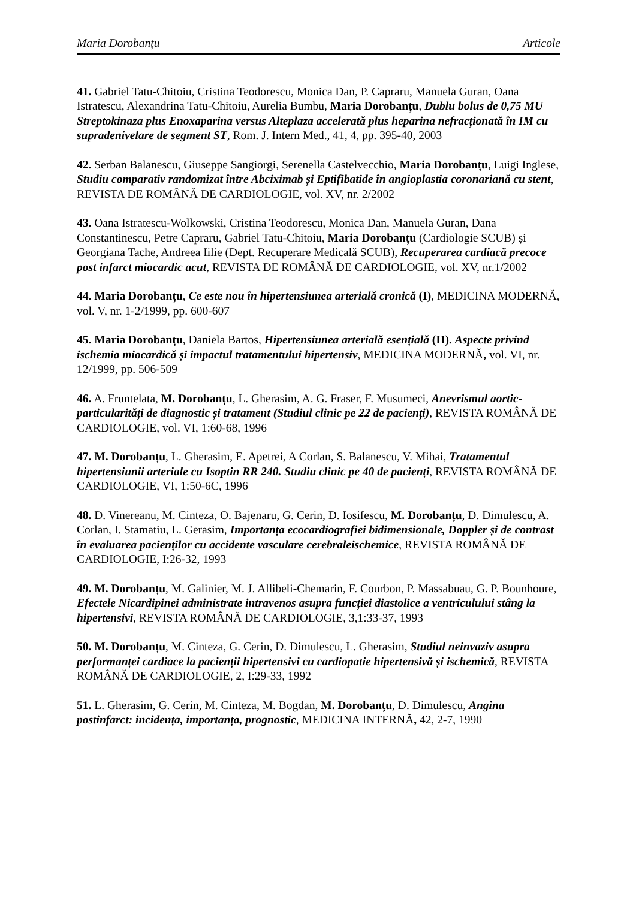Maria Dorobanțu Articole
41. Gabriel Tatu-Chitoiu, Cristina Teodorescu, Monica Dan, P. Capraru, Manuela Guran, Oana Istratescu, Alexandrina Tatu-Chitoiu, Aurelia Bumbu, Maria Dorobanțu, Dublu bolus de 0,75 MU Streptokinaza plus Enoxaparina versus Alteplaza accelerată plus heparina nefracționată în IM cu supradenivelare de segment ST, Rom. J. Intern Med., 41, 4, pp. 395-40, 2003
42. Serban Balanescu, Giuseppe Sangiorgi, Serenella Castelvecchio, Maria Dorobanțu, Luigi Inglese, Studiu comparativ randomizat între Abciximab și Eptifibatide în angioplastia coronariană cu stent, REVISTA DE ROMÂNĂ DE CARDIOLOGIE, vol. XV, nr. 2/2002
43. Oana Istratescu-Wolkowski, Cristina Teodorescu, Monica Dan, Manuela Guran, Dana Constantinescu, Petre Capraru, Gabriel Tatu-Chitoiu, Maria Dorobanțu (Cardiologie SCUB) și Georgiana Tache, Andreea Iilie (Dept. Recuperare Medicală SCUB), Recuperarea cardiacă precoce post infarct miocardic acut, REVISTA DE ROMÂNĂ DE CARDIOLOGIE, vol. XV, nr.1/2002
44. Maria Dorobanțu, Ce este nou în hipertensiunea arterială cronică (I), MEDICINA MODERNĂ, vol. V, nr. 1-2/1999, pp. 600-607
45. Maria Dorobanțu, Daniela Bartos, Hipertensiunea arterială esențială (II). Aspecte privind ischemia miocardică și impactul tratamentului hipertensiv, MEDICINA MODERNĂ, vol. VI, nr. 12/1999, pp. 506-509
46. A. Fruntelata, M. Dorobanțu, L. Gherasim, A. G. Fraser, F. Musumeci, Anevrismul aortic-particularități de diagnostic și tratament (Studiul clinic pe 22 de pacienți), REVISTA ROMÂNĂ DE CARDIOLOGIE, vol. VI, 1:60-68, 1996
47. M. Dorobanțu, L. Gherasim, E. Apetrei, A Corlan, S. Balanescu, V. Mihai, Tratamentul hipertensiunii arteriale cu Isoptin RR 240. Studiu clinic pe 40 de pacienți, REVISTA ROMÂNĂ DE CARDIOLOGIE, VI, 1:50-6C, 1996
48. D. Vinereanu, M. Cinteza, O. Bajenaru, G. Cerin, D. Iosifescu, M. Dorobanțu, D. Dimulescu, A. Corlan, I. Stamatiu, L. Gerasim, Importanța ecocardiografiei bidimensionale, Doppler și de contrast în evaluarea pacienților cu accidente vasculare cerebraleischemice, REVISTA ROMÂNĂ DE CARDIOLOGIE, I:26-32, 1993
49. M. Dorobanțu, M. Galinier, M. J. Allibeli-Chemarin, F. Courbon, P. Massabuau, G. P. Bounhoure, Efectele Nicardipinei administrate intravenos asupra funcției diastolice a ventriculului stâng la hipertensivi, REVISTA ROMÂNĂ DE CARDIOLOGIE, 3,1:33-37, 1993
50. M. Dorobanțu, M. Cinteza, G. Cerin, D. Dimulescu, L. Gherasim, Studiul neinvaziv asupra performanței cardiace la pacienții hipertensivi cu cardiopatie hipertensivă și ischemică, REVISTA ROMÂNĂ DE CARDIOLOGIE, 2, I:29-33, 1992
51. L. Gherasim, G. Cerin, M. Cinteza, M. Bogdan, M. Dorobanțu, D. Dimulescu, Angina postinfarct: incidența, importanța, prognostic, MEDICINA INTERNĂ, 42, 2-7, 1990